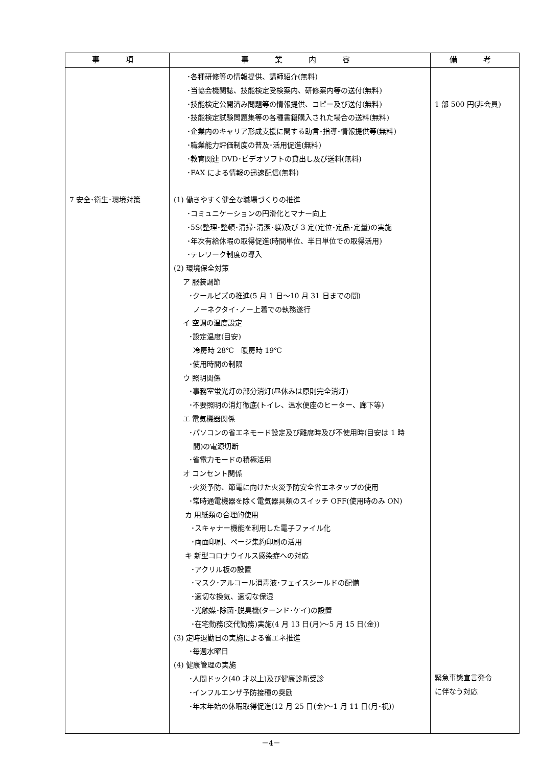| 事 項 | 事 業 内 容 | 備 考 |
| --- | --- | --- |
| 7 安全･衛生･環境対策 | ･各種研修等の情報提供、講師紹介(無料) ･当協会機関誌、技能検定受検案内、研修案内等の送付(無料) ･技能検定公開済み問題等の情報提供、コピー及び送付(無料) ･技能検定試験問題集等の各種書籍購入された場合の送料(無料) ･企業内のキャリア形成支援に関する助言･指導･情報提供等(無料) ･職業能力評価制度の普及･活用促進(無料) ･教育関連 DVD･ビデオソフトの貸出し及び送料(無料) ･FAX による情報の迅速配信(無料) (1) 働きやすく健全な職場づくりの推進 ･コミュニケーションの円滑化とマナー向上 ･5S(整理･整頓･清掃･清潔･躾)及び 3 定(定位･定品･定量)の実施 ･年次有給休暇の取得促進(時間単位、半日単位での取得活用) ･テレワーク制度の導入 (2) 環境保全対策 ア 服装調節 ･クールビズの推進(5 月 1 日～10 月 31 日までの間) ノーネクタイ･ノー上着での執務遂行 イ 空調の温度設定 ･設定温度(目安) 冷房時 28℃ 暖房時 19℃ ･使用時間の制限 ウ 照明関係 ･事務室蛍光灯の部分消灯(昼休みは原則完全消灯) ･不要照明の消灯徹底(トイレ、温水便座のヒーター、廊下等) エ 電気機器関係 ･パソコンの省エネモード設定及び離席時及び不使用時(目安は 1 時 間)の電源切断 ･省電力モードの積極活用 オ コンセント関係 ･火災予防、節電に向けた火災予防安全省エネタップの使用 ･常時通電機器を除く電気器具類のスイッチ OFF(使用時のみ ON) カ 用紙類の合理的使用 ･スキャナー機能を利用した電子ファイル化 ･両面印刷、ページ集約印刷の活用 キ 新型コロナウイルス感染症への対応 ･アクリル板の設置 ･マスク･アルコール消毒液･フェイスシールドの配備 ･適切な換気、適切な保湿 ･光触媒･除菌･脱臭機(ターンド･ケイ)の設置 ･在宅勤務(交代勤務)実施(4 月 13 日(月)～5 月 15 日(金)) (3) 定時退勤日の実施による省エネ推進 ･毎週水曜日 (4) 健康管理の実施 ･人間ドック(40 才以上)及び健康診断受診 ･インフルエンザ予防接種の奨励 ･年末年始の休暇取得促進(12 月 25 日(金)～1 月 11 日(月･祝)) | 1 部 500 円(非会員) 緊急事態宣言発令 に伴なう対応 |
－4－